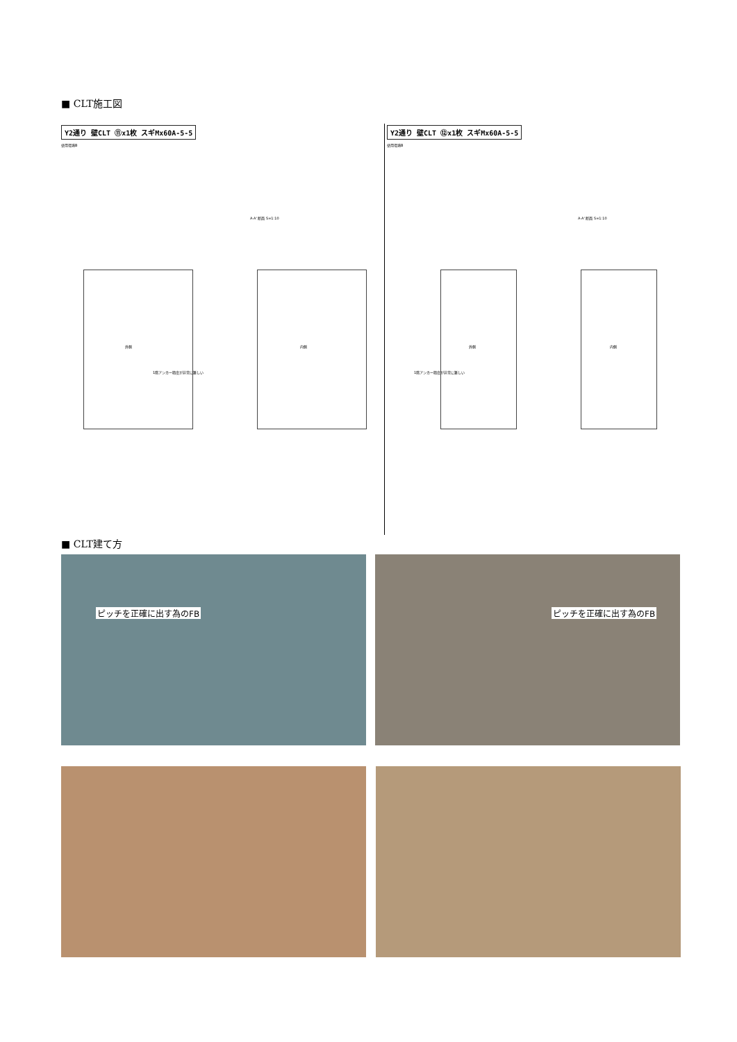■ CLT施工図
Y2通り 壁CLT ⑪x1枚 スギMx60A-5-5
使用環境B
Y2通り 壁CLT ⑫x1枚 スギMx60A-5-5
使用環境B
外側 内側 外側 内側
1階アンカー精度が非常に難しい 1階アンカー精度が非常に難しい
A-A' 断面 S=1:10 A-A' 断面 S=1:10
■ CLT建て方
ピッチを正確に出す為のFB ピッチを正確に出す為のFB